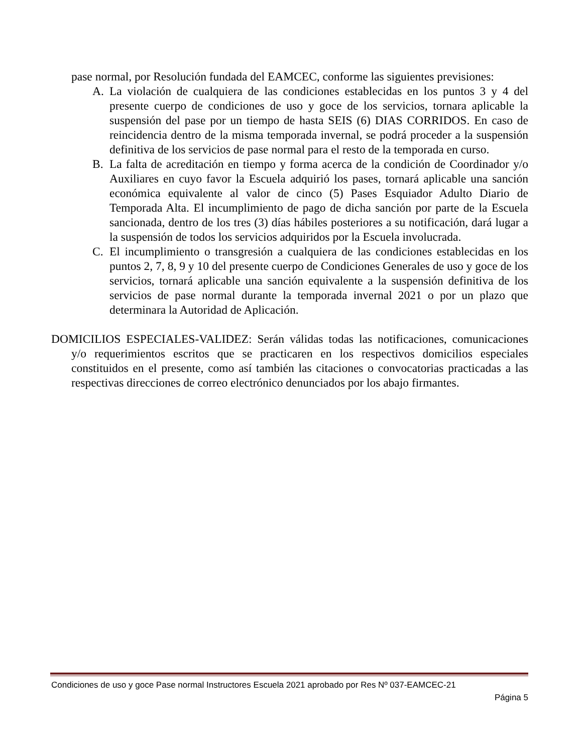pase normal, por Resolución fundada del EAMCEC, conforme las siguientes previsiones:
A. La violación de cualquiera de las condiciones establecidas en los puntos 3 y 4 del presente cuerpo de condiciones de uso y goce de los servicios, tornara aplicable la suspensión del pase por un tiempo de hasta SEIS (6) DIAS CORRIDOS. En caso de reincidencia dentro de la misma temporada invernal, se podrá proceder a la suspensión definitiva de los servicios de pase normal para el resto de la temporada en curso.
B. La falta de acreditación en tiempo y forma acerca de la condición de Coordinador y/o Auxiliares en cuyo favor la Escuela adquirió los pases, tornará aplicable una sanción económica equivalente al valor de cinco (5) Pases Esquiador Adulto Diario de Temporada Alta. El incumplimiento de pago de dicha sanción por parte de la Escuela sancionada, dentro de los tres (3) días hábiles posteriores a su notificación, dará lugar a la suspensión de todos los servicios adquiridos por la Escuela involucrada.
C. El incumplimiento o transgresión a cualquiera de las condiciones establecidas en los puntos 2, 7, 8, 9 y 10 del presente cuerpo de Condiciones Generales de uso y goce de los servicios, tornará aplicable una sanción equivalente a la suspensión definitiva de los servicios de pase normal durante la temporada invernal 2021 o por un plazo que determinara la Autoridad de Aplicación.
DOMICILIOS ESPECIALES-VALIDEZ: Serán válidas todas las notificaciones, comunicaciones y/o requerimientos escritos que se practicaren en los respectivos domicilios especiales constituidos en el presente, como así también las citaciones o convocatorias practicadas a las respectivas direcciones de correo electrónico denunciados por los abajo firmantes.
Condiciones de uso y goce Pase normal Instructores Escuela 2021 aprobado por Res Nº 037-EAMCEC-21
Página 5